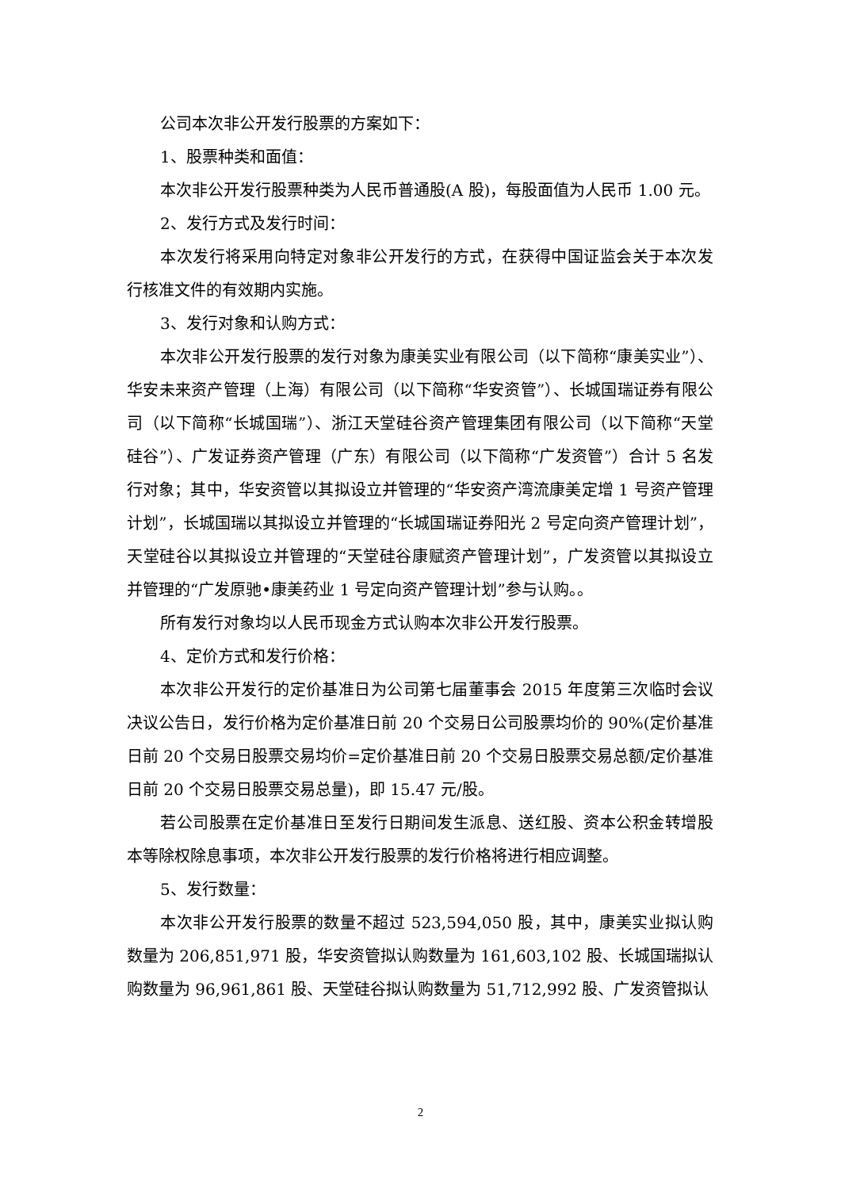公司本次非公开发行股票的方案如下：
1、股票种类和面值：
本次非公开发行股票种类为人民币普通股(A 股)，每股面值为人民币 1.00 元。
2、发行方式及发行时间：
本次发行将采用向特定对象非公开发行的方式，在获得中国证监会关于本次发行核准文件的有效期内实施。
3、发行对象和认购方式：
本次非公开发行股票的发行对象为康美实业有限公司（以下简称“康美实业”）、华安未来资产管理（上海）有限公司（以下简称“华安资管”）、长城国瑞证券有限公司（以下简称“长城国瑞”）、浙江天堂硅谷资产管理集团有限公司（以下简称“天堂硅谷”）、广发证券资产管理（广东）有限公司（以下简称“广发资管”）合计 5 名发行对象；其中，华安资管以其拟设立并管理的“华安资产湾流康美定增 1 号资产管理计划”，长城国瑞以其拟设立并管理的“长城国瑞证券阳光 2 号定向资产管理计划”，天堂硅谷以其拟设立并管理的“天堂硅谷康赋资产管理计划”，广发资管以其拟设立并管理的“广发原驰•康美药业 1 号定向资产管理计划”参与认购。。
所有发行对象均以人民币现金方式认购本次非公开发行股票。
4、定价方式和发行价格：
本次非公开发行的定价基准日为公司第七届董事会 2015 年度第三次临时会议决议公告日，发行价格为定价基准日前 20 个交易日公司股票均价的 90%(定价基准日前 20 个交易日股票交易均价=定价基准日前 20 个交易日股票交易总额/定价基准日前 20 个交易日股票交易总量)，即 15.47 元/股。
若公司股票在定价基准日至发行日期间发生派息、送红股、资本公积金转增股本等除权除息事项，本次非公开发行股票的发行价格将进行相应调整。
5、发行数量：
本次非公开发行股票的数量不超过 523,594,050 股，其中，康美实业拟认购数量为 206,851,971 股，华安资管拟认购数量为 161,603,102 股、长城国瑞拟认购数量为 96,961,861 股、天堂硅谷拟认购数量为 51,712,992 股、广发资管拟认
2